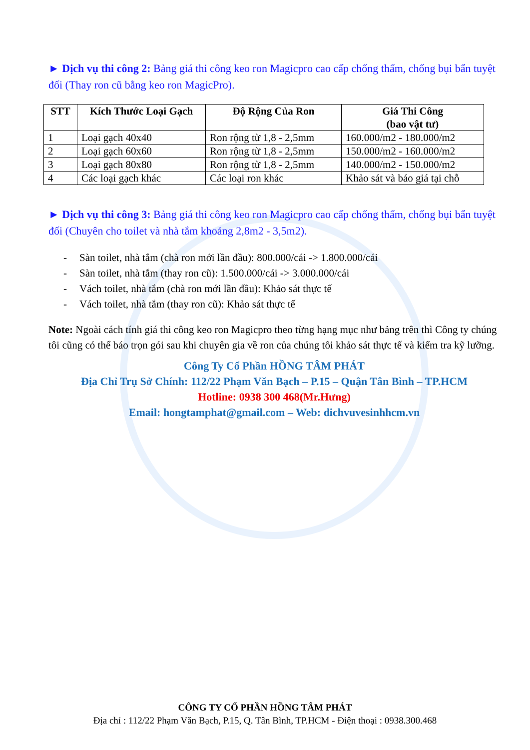► Dịch vụ thi công 2: Bảng giá thi công keo ron Magicpro cao cấp chống thấm, chống bụi bẩn tuyệt đối (Thay ron cũ bằng keo ron MagicPro).
| STT | Kích Thước Loại Gạch | Độ Rộng Của Ron | Giá Thi Công (bao vật tư) |
| --- | --- | --- | --- |
| 1 | Loại gạch 40x40 | Ron rộng từ 1,8 - 2,5mm | 160.000/m2 - 180.000/m2 |
| 2 | Loại gạch 60x60 | Ron rộng từ 1,8 - 2,5mm | 150.000/m2 - 160.000/m2 |
| 3 | Loại gạch 80x80 | Ron rộng từ 1,8 - 2,5mm | 140.000/m2 - 150.000/m2 |
| 4 | Các loại gạch khác | Các loại ron khác | Khảo sát và báo giá tại chỗ |
► Dịch vụ thi công 3: Bảng giá thi công keo ron Magicpro cao cấp chống thấm, chống bụi bẩn tuyệt đối (Chuyên cho toilet và nhà tắm khoảng 2,8m2 - 3,5m2).
- Sàn toilet, nhà tắm (chà ron mới lần đầu): 800.000/cái -> 1.800.000/cái
- Sàn toilet, nhà tắm (thay ron cũ): 1.500.000/cái -> 3.000.000/cái
- Vách toilet, nhà tắm (chà ron mới lần đầu): Khảo sát thực tế
- Vách toilet, nhà tắm (thay ron cũ): Khảo sát thực tế
Note: Ngoài cách tính giá thi công keo ron Magicpro theo từng hạng mục như bảng trên thì Công ty chúng tôi cũng có thể báo trọn gói sau khi chuyên gia về ron của chúng tôi khảo sát thực tế và kiểm tra kỹ lưỡng.
Công Ty Cổ Phần HỒNG TÂM PHÁT
Địa Chỉ Trụ Sở Chính: 112/22 Phạm Văn Bạch – P.15 – Quận Tân Bình – TP.HCM
Hotline: 0938 300 468(Mr.Hưng)
Email: hongtamphat@gmail.com – Web: dichvuvesinhhcm.vn
CÔNG TY CỔ PHẦN HỒNG TÂM PHÁT
Địa chỉ : 112/22 Phạm Văn Bạch, P.15, Q. Tân Bình, TP.HCM - Điện thoại : 0938.300.468